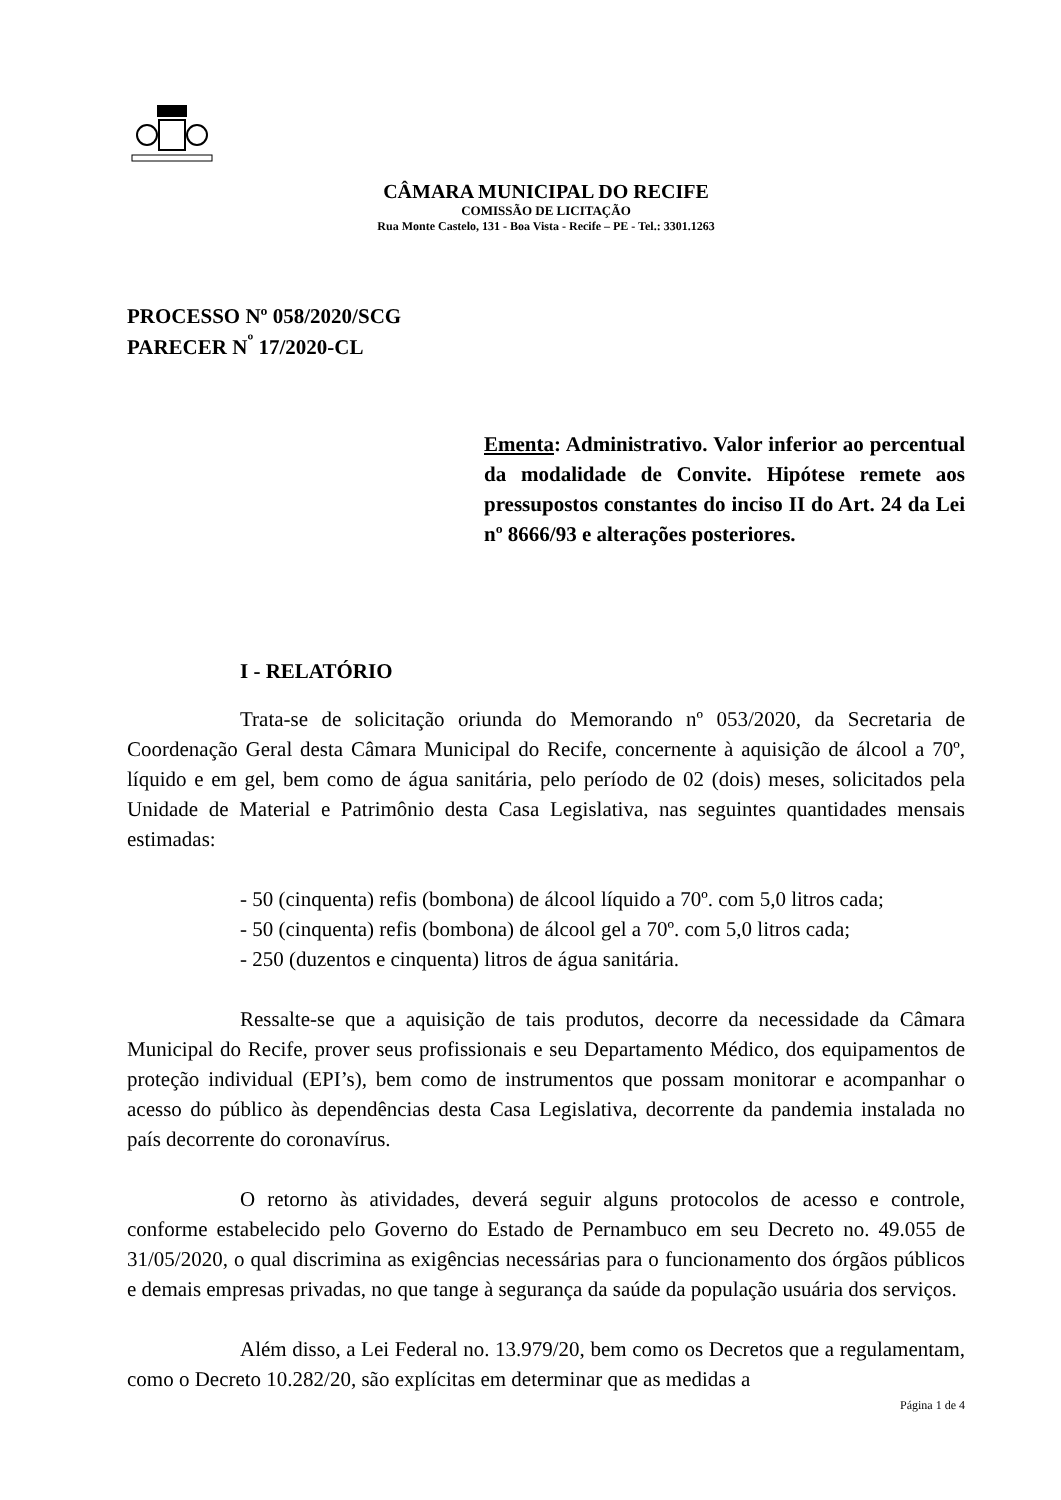CÂMARA MUNICIPAL DO RECIFE
COMISSÃO DE LICITAÇÃO
Rua Monte Castelo, 131 - Boa Vista - Recife – PE - Tel.: 3301.1263
PROCESSO Nº 058/2020/SCG
PARECER N<sup>º</sup> 17/2020-CL
Ementa: Administrativo. Valor inferior ao percentual da modalidade de Convite. Hipótese remete aos pressupostos constantes do inciso II do Art. 24 da Lei nº 8666/93 e alterações posteriores.
I - RELATÓRIO
Trata-se de solicitação oriunda do Memorando nº 053/2020, da Secretaria de Coordenação Geral desta Câmara Municipal do Recife, concernente à aquisição de álcool a 70º, líquido e em gel, bem como de água sanitária, pelo período de 02 (dois) meses, solicitados pela Unidade de Material e Patrimônio desta Casa Legislativa, nas seguintes quantidades mensais estimadas:
- 50 (cinquenta) refis (bombona) de álcool líquido a 70º. com 5,0 litros cada;
- 50 (cinquenta) refis (bombona) de álcool gel a 70º. com 5,0 litros cada;
- 250 (duzentos e cinquenta) litros de água sanitária.
Ressalte-se que a aquisição de tais produtos, decorre da necessidade da Câmara Municipal do Recife, prover seus profissionais e seu Departamento Médico, dos equipamentos de proteção individual (EPI’s), bem como de instrumentos que possam monitorar e acompanhar o acesso do público às dependências desta Casa Legislativa, decorrente da pandemia instalada no país decorrente do coronavírus.
O retorno às atividades, deverá seguir alguns protocolos de acesso e controle, conforme estabelecido pelo Governo do Estado de Pernambuco em seu Decreto no. 49.055 de 31/05/2020, o qual discrimina as exigências necessárias para o funcionamento dos órgãos públicos e demais empresas privadas, no que tange à segurança da saúde da população usuária dos serviços.
Além disso, a Lei Federal no. 13.979/20, bem como os Decretos que a regulamentam, como o Decreto 10.282/20, são explícitas em determinar que as medidas a
Página 1 de 4